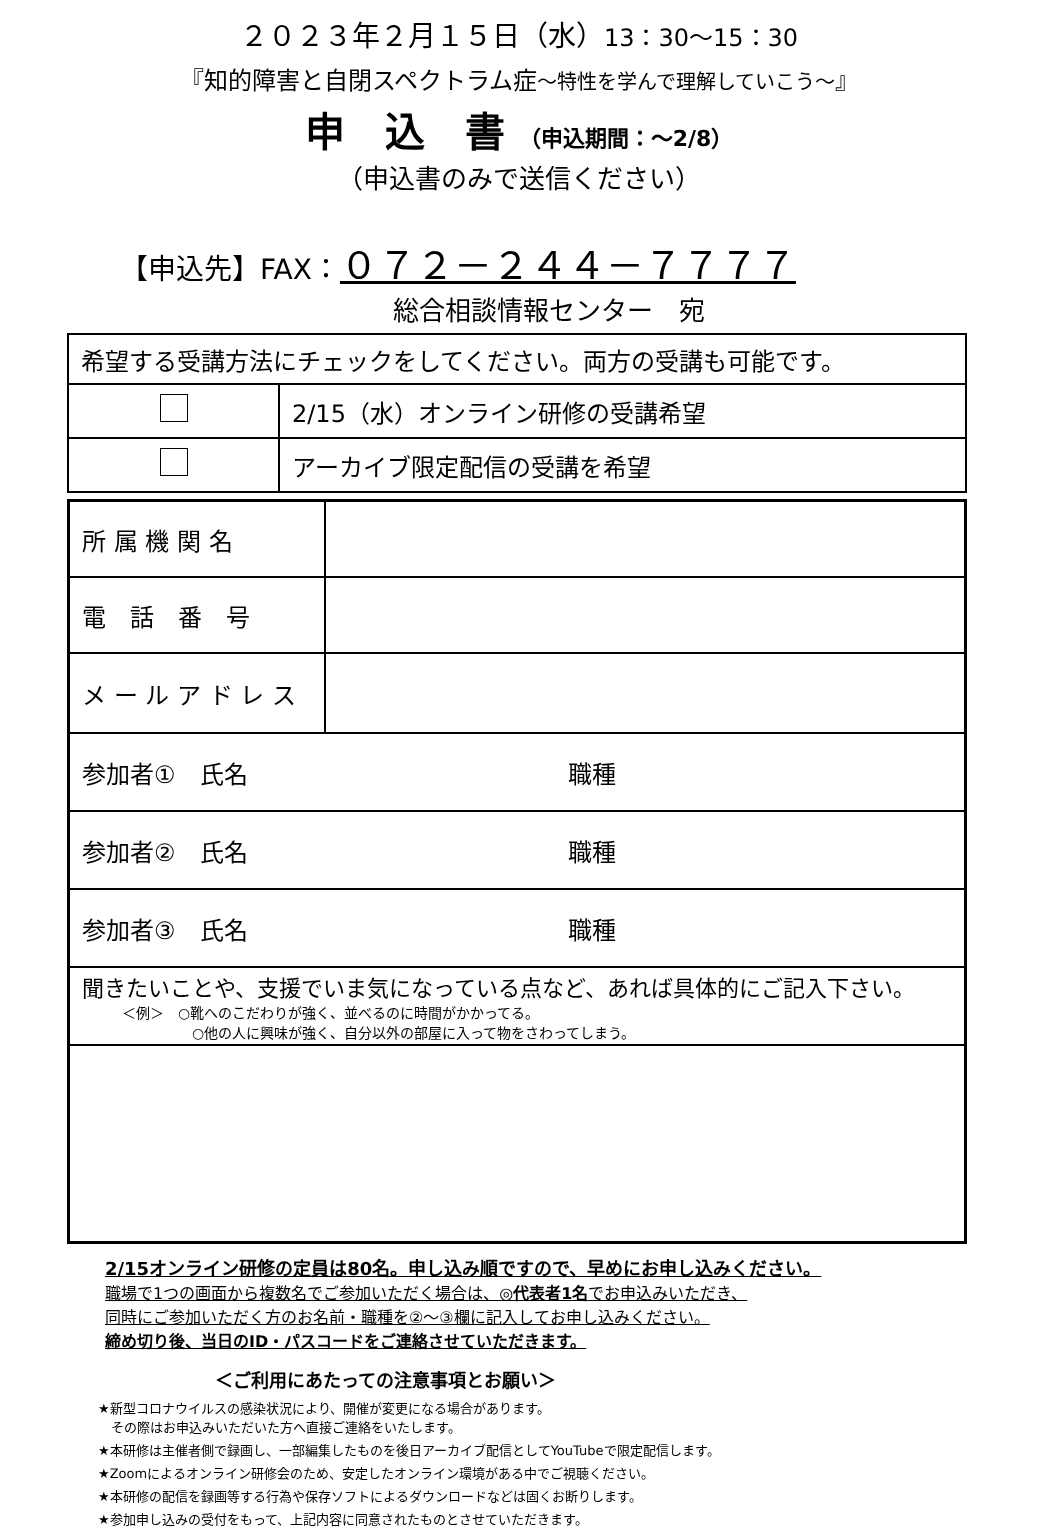２０２３年２月１５日（水）13：30～15：30
『知的障害と自閉スペクトラム症～特性を学んで理解していこう～』
申　込　書 （申込期間：～2/8）
（申込書のみで送信ください）
【申込先】FAX：０７２－２４４－７７７７
総合相談情報センター　宛
| 希望する受講方法にチェックをしてください。両方の受講も可能です。 | |
| | 2/15（水）オンライン研修の受講希望 |
| | アーカイブ限定配信の受講を希望 |
| 所 属 機 関 名 | |
| 電 話 番 号 | |
| メ ー ル ア ド レ ス | |
| 参加者① 氏名 職種 | |
| 参加者② 氏名 職種 | |
| 参加者③ 氏名 職種 | |
| 聞きたいことや、支援でいま気になっている点など、あれば具体的にご記入下さい。 ＜例＞ ○靴へのこだわりが強く、並べるのに時間がかかってる。 ○他の人に興味が強く、自分以外の部屋に入って物をさわってしまう。 | |
2/15オンライン研修の定員は80名。申し込み順ですので、早めにお申し込みください。
職場で1つの画面から複数名でご参加いただく場合は、◎代表者1名でお申込みいただき、
同時にご参加いただく方のお名前・職種を②～③欄に記入してお申し込みください。
締め切り後、当日のID・パスコードをご連絡させていただきます。
＜ご利用にあたっての注意事項とお願い＞
★新型コロナウイルスの感染状況により、開催が変更になる場合があります。
　その際はお申込みいただいた方へ直接ご連絡をいたします。
★本研修は主催者側で録画し、一部編集したものを後日アーカイブ配信としてYouTubeで限定配信します。
★Zoomによるオンライン研修会のため、安定したオンライン環境がある中でご視聴ください。
★本研修の配信を録画等する行為や保存ソフトによるダウンロードなどは固くお断りします。
★参加申し込みの受付をもって、上記内容に同意されたものとさせていただきます。